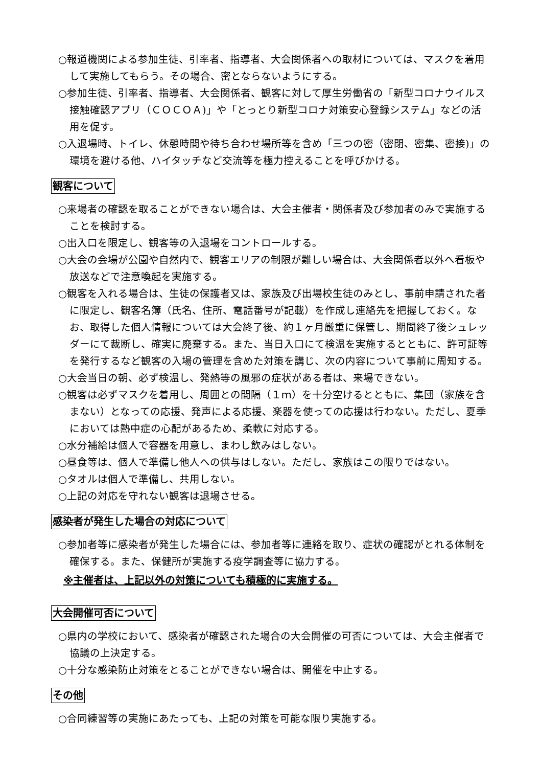○報道機関による参加生徒、引率者、指導者、大会関係者への取材については、マスクを着用して実施してもらう。その場合、密とならないようにする。
○参加生徒、引率者、指導者、大会関係者、観客に対して厚生労働省の「新型コロナウイルス接触確認アプリ（ＣＯＣＯＡ)」や「とっとり新型コロナ対策安心登録システム」などの活用を促す。
○入退場時、トイレ、休憩時間や待ち合わせ場所等を含め「三つの密（密閉、密集、密接)」の環境を避ける他、ハイタッチなど交流等を極力控えることを呼びかける。
観客について
○来場者の確認を取ることができない場合は、大会主催者・関係者及び参加者のみで実施することを検討する。
○出入口を限定し、観客等の入退場をコントロールする。
○大会の会場が公園や自然内で、観客エリアの制限が難しい場合は、大会関係者以外へ看板や放送などで注意喚起を実施する。
○観客を入れる場合は、生徒の保護者又は、家族及び出場校生徒のみとし、事前申請された者に限定し、観客名簿（氏名、住所、電話番号が記載）を作成し連絡先を把握しておく。なお、取得した個人情報については大会終了後、約１ヶ月厳重に保管し、期間終了後シュレッダーにて裁断し、確実に廃棄する。また、当日入口にて検温を実施するとともに、許可証等を発行するなど観客の入場の管理を含めた対策を講じ、次の内容について事前に周知する。
○大会当日の朝、必ず検温し、発熱等の風邪の症状がある者は、来場できない。
○観客は必ずマスクを着用し、周囲との間隔（１ｍ）を十分空けるとともに、集団（家族を含まない）となっての応援、発声による応援、楽器を使っての応援は行わない。ただし、夏季においては熱中症の心配があるため、柔軟に対応する。
○水分補給は個人で容器を用意し、まわし飲みはしない。
○昼食等は、個人で準備し他人への供与はしない。ただし、家族はこの限りではない。
○タオルは個人で準備し、共用しない。
○上記の対応を守れない観客は退場させる。
感染者が発生した場合の対応について
○参加者等に感染者が発生した場合には、参加者等に連絡を取り、症状の確認がとれる体制を確保する。また、保健所が実施する疫学調査等に協力する。
※主催者は、上記以外の対策についても積極的に実施する。
大会開催可否について
○県内の学校において、感染者が確認された場合の大会開催の可否については、大会主催者で協議の上決定する。
○十分な感染防止対策をとることができない場合は、開催を中止する。
その他
○合同練習等の実施にあたっても、上記の対策を可能な限り実施する。